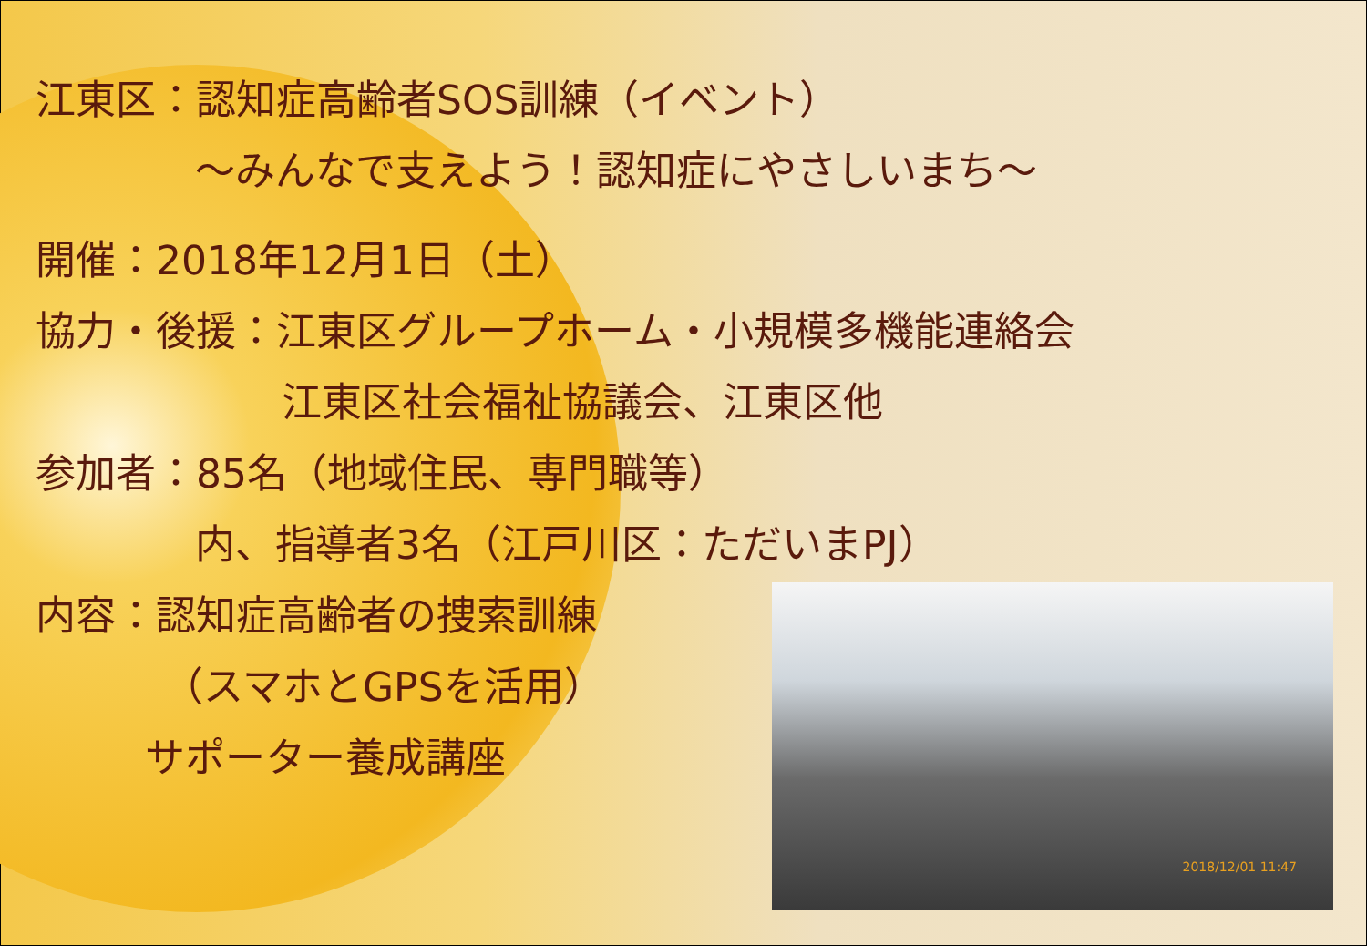江東区：認知症高齢者SOS訓練（イベント）
～みんなで支えよう！認知症にやさしいまち～
開催：2018年12月1日（土）
協力・後援：江東区グループホーム・小規模多機能連絡会
江東区社会福祉協議会、江東区他
参加者：85名（地域住民、専門職等）
内、指導者3名（江戸川区：ただいまPJ）
内容：認知症高齢者の捜索訓練
（スマホとGPSを活用）
サポーター養成講座
2018/12/01 11:47